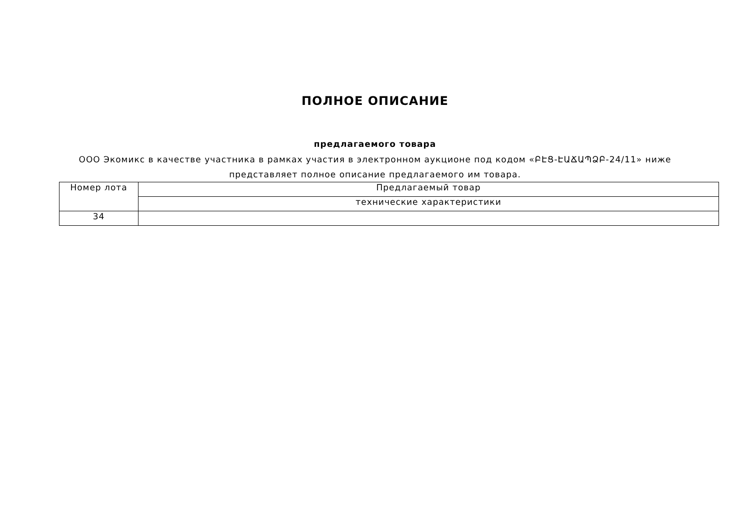ПОЛНОЕ ОПИСАНИЕ
предлагаемого товара
ООО Экомикс в качестве участника в рамках участия в электронном аукционе под кодом «ԲԷՑ-ԷԱՃԱՊՁԲ-24/11» ниже представляет полное описание предлагаемого им товара.
| Номер лота | Предлагаемый товар |
| | технические характеристики |
| 34 | |